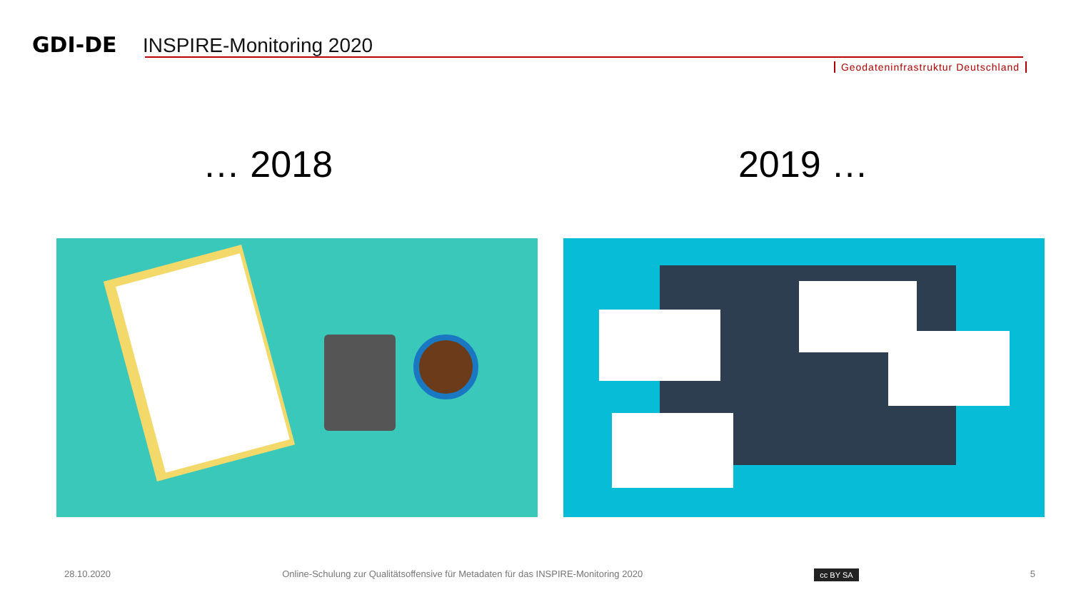GDI-DE
INSPIRE-Monitoring 2020
Geodateninfrastruktur Deutschland
… 2018 2019 …
28.10.2020 Online-Schulung zur Qualitätsoffensive für Metadaten für das INSPIRE-Monitoring 2020 cc BY SA 5